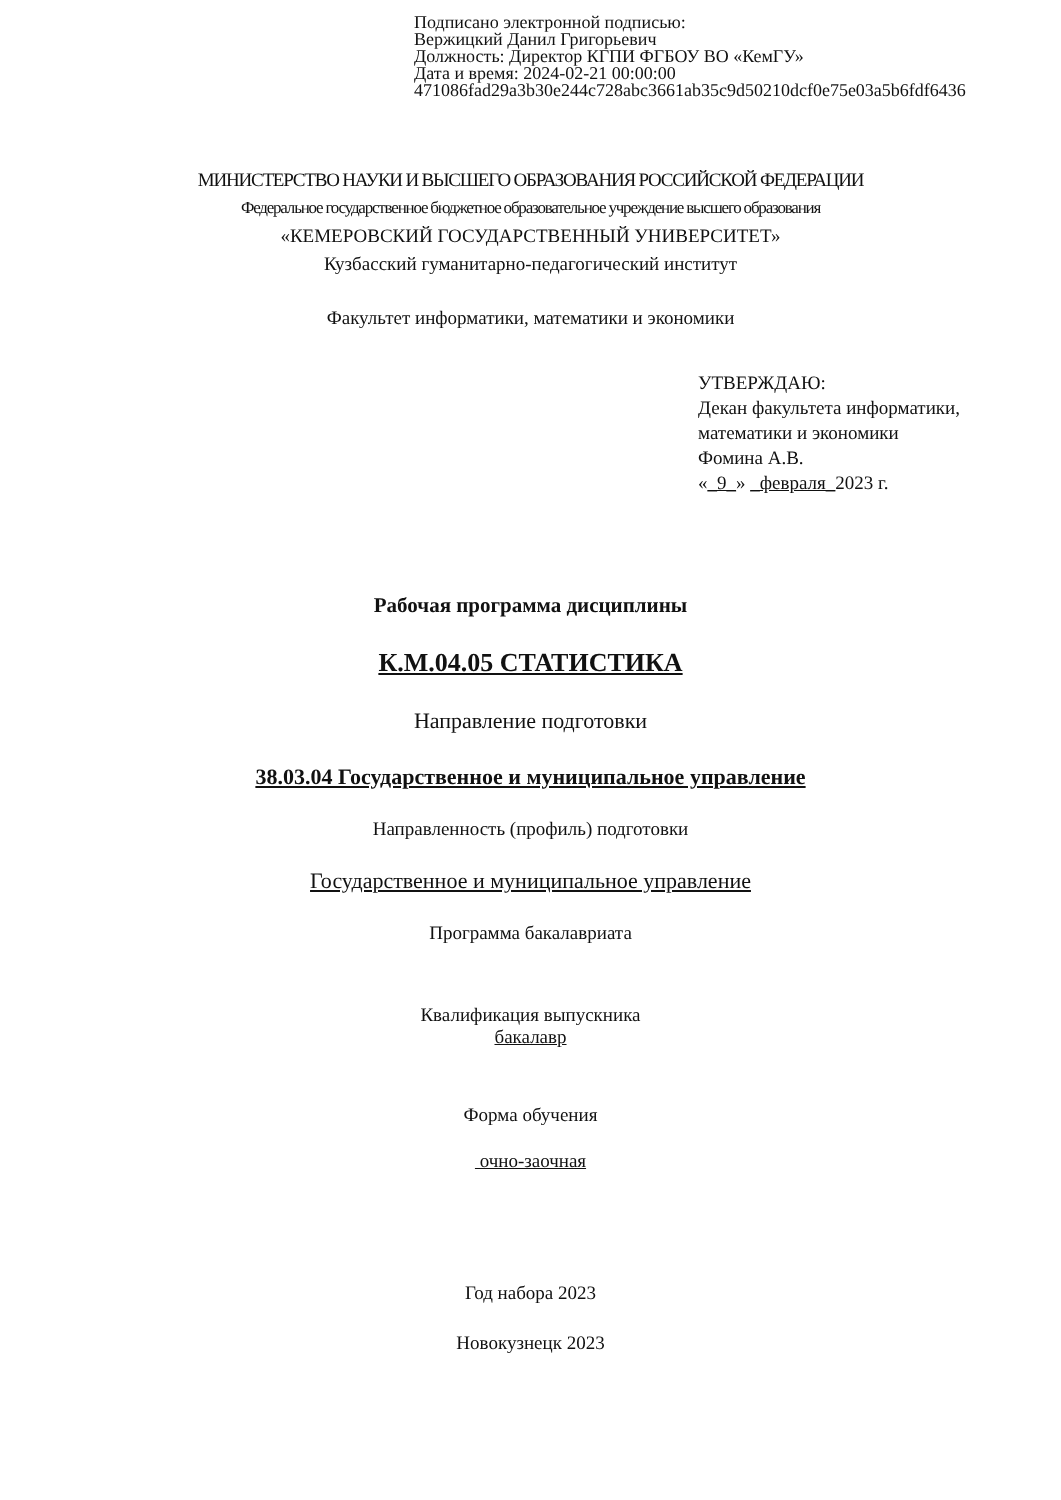Подписано электронной подписью:
Вержицкий Данил Григорьевич
Должность: Директор КГПИ ФГБОУ ВО «КемГУ»
Дата и время: 2024-02-21 00:00:00
471086fad29a3b30e244c728abc3661ab35c9d50210dcf0e75e03a5b6fdf6436
МИНИСТЕРСТВО НАУКИ И ВЫСШЕГО ОБРАЗОВАНИЯ РОССИЙСКОЙ ФЕДЕРАЦИИ
Федеральное государственное бюджетное образовательное учреждение высшего образования
«КЕМЕРОВСКИЙ ГОСУДАРСТВЕННЫЙ УНИВЕРСИТЕТ»
Кузбасский гуманитарно-педагогический институт
Факультет информатики, математики и экономики
УТВЕРЖДАЮ:
Декан факультета информатики,
математики и экономики
Фомина А.В.
«_9_» _февраля_2023 г.
Рабочая программа дисциплины
К.М.04.05 СТАТИСТИКА
Направление подготовки
38.03.04 Государственное и муниципальное управление
Направленность (профиль) подготовки
Государственное и муниципальное управление
Программа бакалавриата
Квалификация выпускника
бакалавр
Форма обучения
очно-заочная
Год набора 2023
Новокузнецк 2023